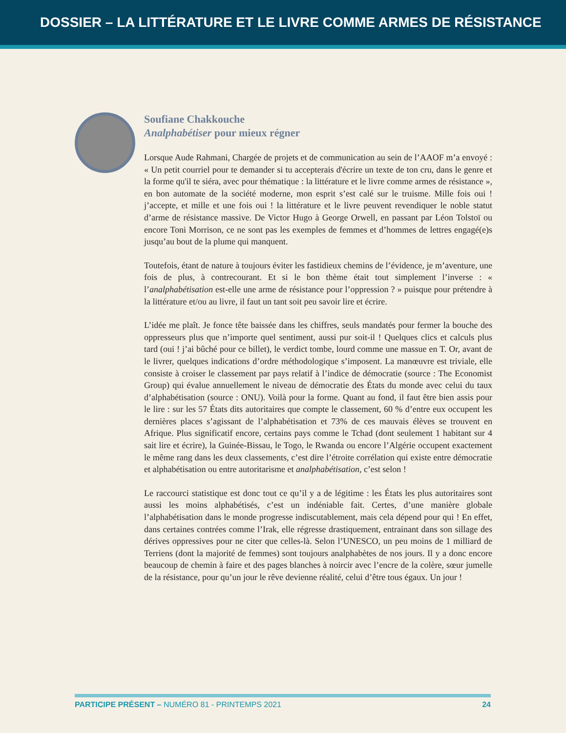DOSSIER – LA LITTÉRATURE ET LE LIVRE COMME ARMES DE RÉSISTANCE
Soufiane Chakkouche
Analphabétiser pour mieux régner
Lorsque Aude Rahmani, Chargée de projets et de communication au sein de l’AAOF m’a envoyé : « Un petit courriel pour te demander si tu accepterais d'écrire un texte de ton cru, dans le genre et la forme qu'il te siéra, avec pour thématique : la littérature et le livre comme armes de résistance », en bon automate de la société moderne, mon esprit s’est calé sur le truisme. Mille fois oui ! j’accepte, et mille et une fois oui ! la littérature et le livre peuvent revendiquer le noble statut d’arme de résistance massive. De Victor Hugo à George Orwell, en passant par Léon Tolstoï ou encore Toni Morrison, ce ne sont pas les exemples de femmes et d’hommes de lettres engagé(e)s jusqu’au bout de la plume qui manquent.
Toutefois, étant de nature à toujours éviter les fastidieux chemins de l’évidence, je m’aventure, une fois de plus, à contrecourant. Et si le bon thème était tout simplement l’inverse : « l’analphabétisation est-elle une arme de résistance pour l’oppression ? » puisque pour prétendre à la littérature et/ou au livre, il faut un tant soit peu savoir lire et écrire.
L’idée me plaît. Je fonce tête baissée dans les chiffres, seuls mandatés pour fermer la bouche des oppresseurs plus que n’importe quel sentiment, aussi pur soit-il ! Quelques clics et calculs plus tard (oui ! j’ai bûché pour ce billet), le verdict tombe, lourd comme une massue en T. Or, avant de le livrer, quelques indications d’ordre méthodologique s’imposent. La manœuvre est triviale, elle consiste à croiser le classement par pays relatif à l’indice de démocratie (source : The Economist Group) qui évalue annuellement le niveau de démocratie des États du monde avec celui du taux d’alphabétisation (source : ONU). Voilà pour la forme. Quant au fond, il faut être bien assis pour le lire : sur les 57 États dits autoritaires que compte le classement, 60 % d’entre eux occupent les dernières places s’agissant de l’alphabétisation et 73% de ces mauvais élèves se trouvent en Afrique. Plus significatif encore, certains pays comme le Tchad (dont seulement 1 habitant sur 4 sait lire et écrire), la Guinée-Bissau, le Togo, le Rwanda ou encore l’Algérie occupent exactement le même rang dans les deux classements, c’est dire l’étroite corrélation qui existe entre démocratie et alphabétisation ou entre autoritarisme et analphabétisation, c’est selon !
Le raccourci statistique est donc tout ce qu’il y a de légitime : les États les plus autoritaires sont aussi les moins alphabétisés, c’est un indéniable fait. Certes, d’une manière globale l’alphabétisation dans le monde progresse indiscutablement, mais cela dépend pour qui ! En effet, dans certaines contrées comme l’Irak, elle régresse drastiquement, entrainant dans son sillage des dérives oppressives pour ne citer que celles-là. Selon l’UNESCO, un peu moins de 1 milliard de Terriens (dont la majorité de femmes) sont toujours analphabètes de nos jours. Il y a donc encore beaucoup de chemin à faire et des pages blanches à noircir avec l’encre de la colère, sœur jumelle de la résistance, pour qu’un jour le rêve devienne réalité, celui d’être tous égaux. Un jour !
PARTICIPE PRÉSENT – NUMÉRO 81 - PRINTEMPS 2021 24